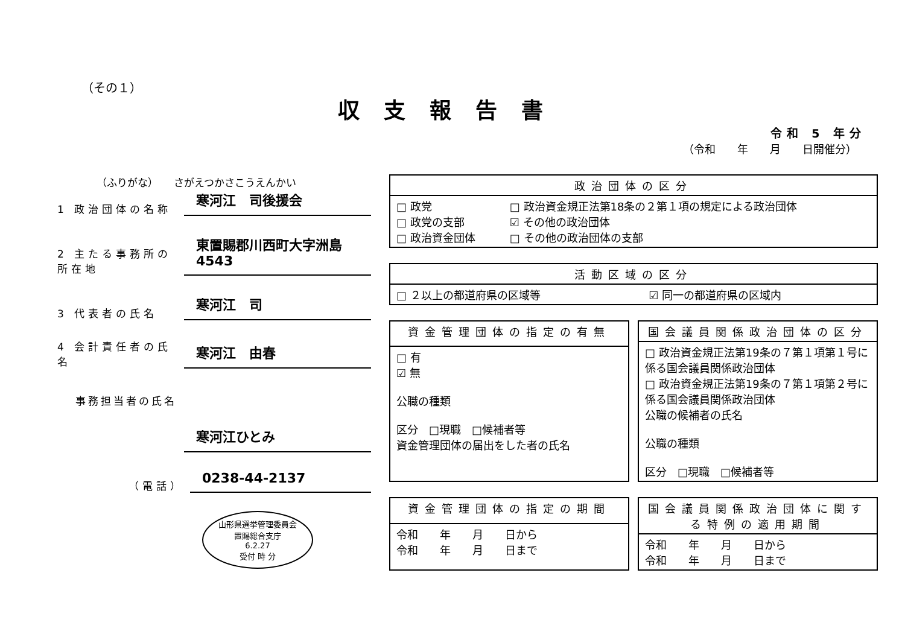（その１）
収支報告書
令和 5 年分
（令和　　年　　月　　日開催分）
（ふりがな）　　さがえつかさこうえんかい
1 政治団体の名称
寒河江　司後援会
2 主たる事務所の所在地
東置賜郡川西町大字洲島4543
3 代表者の氏名
寒河江　司
4 会計責任者の氏名
寒河江　由春
事務担当者の氏名
寒河江ひとみ
（電話）
0238-44-2137
山形県選挙管理委員会
置賜総合支庁
6.2.27
受付 時 分
| 政治団体の区分 | |
| --- | --- |
| □ 政党 □ 政党の支部 □ 政治資金団体 | □ 政治資金規正法第18条の２第１項の規定による政治団体 ☑ その他の政治団体 □ その他の政治団体の支部 |
| 活動区域の区分 | |
| --- | --- |
| □ ２以上の都道府県の区域等 | ☑ 同一の都道府県の区域内 |
| 資金管理団体の指定の有無 |
| --- |
| □ 有 ☑ 無 公職の種類 区分 □現職 □候補者等 資金管理団体の届出をした者の氏名 |
| 国会議員関係政治団体の区分 |
| --- |
| □ 政治資金規正法第19条の７第１項第１号に係る国会議員関係政治団体 □ 政治資金規正法第19条の７第１項第２号に係る国会議員関係政治団体 公職の候補者の氏名 公職の種類 区分 □現職 □候補者等 |
| 資金管理団体の指定の期間 |
| --- |
| 令和 年 月 日から 令和 年 月 日まで |
| 国会議員関係政治団体に関する特例の適用期間 |
| --- |
| 令和 年 月 日から 令和 年 月 日まで |